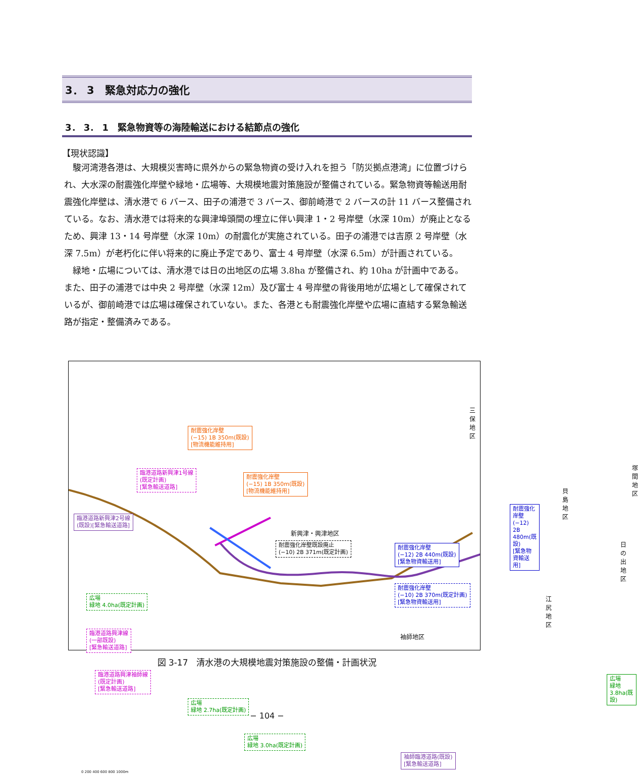3． 3　緊急対応力の強化
3． 3． 1　緊急物資等の海陸輸送における結節点の強化
【現状認識】
駿河湾港各港は、大規模災害時に県外からの緊急物資の受け入れを担う「防災拠点港湾」に位置づけられ、大水深の耐震強化岸壁や緑地・広場等、大規模地震対策施設が整備されている。緊急物資等輸送用耐震強化岸壁は、清水港で 6 バース、田子の浦港で 3 バース、御前崎港で 2 バースの計 11 バース整備されている。なお、清水港では将来的な興津埠頭間の埋立に伴い興津 1・2 号岸壁（水深 10m）が廃止となるため、興津 13・14 号岸壁（水深 10m）の耐震化が実施されている。田子の浦港では吉原 2 号岸壁（水深 7.5m）が老朽化に伴い将来的に廃止予定であり、富士 4 号岸壁（水深 6.5m）が計画されている。
緑地・広場については、清水港では日の出地区の広場 3.8ha が整備され、約 10ha が計画中である。また、田子の浦港では中央 2 号岸壁（水深 12m）及び富士 4 号岸壁の背後用地が広場として確保されているが、御前崎港では広場は確保されていない。また、各港とも耐震強化岸壁や広場に直結する緊急輸送路が指定・整備済みである。
耐震強化岸壁
(−15) 1B 350m(既設)
[物流機能維持用]
臨港道路新興津1号線
(既定計画)
[緊急輸送道路]
耐震強化岸壁
(−15) 1B 350m(既設)
[物流機能維持用]
臨港道路新興津2号線
(既設)[緊急輸送道路]
耐震強化岸壁既設廃止
(−10) 2B 371m(既定計画)
耐震強化岸壁
(−12) 2B 440m(既設)
[緊急物資輸送用]
耐震強化岸壁
(−12) 2B 480m(既設)
[緊急物資輸送用]
耐震強化岸壁
(−10) 2B 370m(既定計画)
[緊急物資輸送用]
広場
緑地 4.0ha(既定計画)
臨港道路興津線
(一部既設)
[緊急輸送道路]
臨港道路興津袖師線
(既定計画)
[緊急輸送道路]
広場
緑地 2.7ha(既定計画)
広場
緑地 3.0ha(既定計画)
袖師臨港道路(既設)
[緊急輸送道路]
広場
緑地 3.8ha(既設)
三保地区
塚間地区
貝島地区
新興津・興津地区
日の出地区
江尻地区
袖師地区
0 200 400 600 800 1000m
図 3-17　清水港の大規模地震対策施設の整備・計画状況
− 104 −